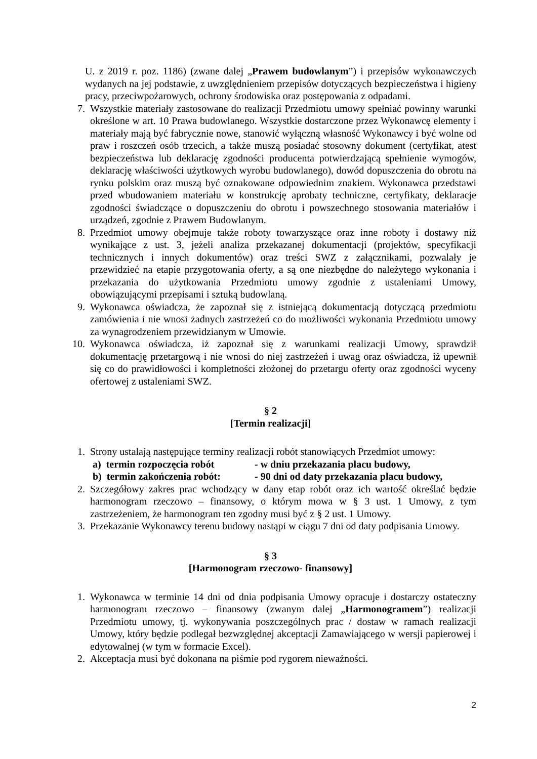U. z 2019 r. poz. 1186) (zwane dalej „Prawem budowlanym”) i przepisów wykonawczych wydanych na jej podstawie, z uwzględnieniem przepisów dotyczących bezpieczeństwa i higieny pracy, przeciwpożarowych, ochrony środowiska oraz postępowania z odpadami.
7. Wszystkie materiały zastosowane do realizacji Przedmiotu umowy spełniać powinny warunki określone w art. 10 Prawa budowlanego. Wszystkie dostarczone przez Wykonawcę elementy i materiały mają być fabrycznie nowe, stanowić wyłączną własność Wykonawcy i być wolne od praw i roszczeń osób trzecich, a także muszą posiadać stosowny dokument (certyfikat, atest bezpieczeństwa lub deklarację zgodności producenta potwierdzającą spełnienie wymogów, deklarację właściwości użytkowych wyrobu budowlanego), dowód dopuszczenia do obrotu na rynku polskim oraz muszą być oznakowane odpowiednim znakiem. Wykonawca przedstawi przed wbudowaniem materiału w konstrukcję aprobaty techniczne, certyfikaty, deklaracje zgodności świadczące o dopuszczeniu do obrotu i powszechnego stosowania materiałów i urządzeń, zgodnie z Prawem Budowlanym.
8. Przedmiot umowy obejmuje także roboty towarzyszące oraz inne roboty i dostawy niż wynikające z ust. 3, jeżeli analiza przekazanej dokumentacji (projektów, specyfikacji technicznych i innych dokumentów) oraz treści SWZ z załącznikami, pozwalały je przewidzieć na etapie przygotowania oferty, a są one niezbędne do należytego wykonania i przekazania do użytkowania Przedmiotu umowy zgodnie z ustaleniami Umowy, obowiązującymi przepisami i sztuką budowlaną.
9. Wykonawca oświadcza, że zapoznał się z istniejącą dokumentacją dotyczącą przedmiotu zamówienia i nie wnosi żadnych zastrzeżeń co do możliwości wykonania Przedmiotu umowy za wynagrodzeniem przewidzianym w Umowie.
10. Wykonawca oświadcza, iż zapoznał się z warunkami realizacji Umowy, sprawdził dokumentację przetargową i nie wnosi do niej zastrzeżeń i uwag oraz oświadcza, iż upewnił się co do prawidłowości i kompletności złożonej do przetargu oferty oraz zgodności wyceny ofertowej z ustaleniami SWZ.
§ 2
[Termin realizacji]
1. Strony ustalają następujące terminy realizacji robót stanowiących Przedmiot umowy:
a) termin rozpoczęcia robót - w dniu przekazania placu budowy,
b) termin zakończenia robót: - 90 dni od daty przekazania placu budowy,
2. Szczegółowy zakres prac wchodzący w dany etap robót oraz ich wartość określać będzie harmonogram rzeczowo – finansowy, o którym mowa w § 3 ust. 1 Umowy, z tym zastrzeżeniem, że harmonogram ten zgodny musi być z § 2 ust. 1 Umowy.
3. Przekazanie Wykonawcy terenu budowy nastąpi w ciągu 7 dni od daty podpisania Umowy.
§ 3
[Harmonogram rzeczowo- finansowy]
1. Wykonawca w terminie 14 dni od dnia podpisania Umowy opracuje i dostarczy ostateczny harmonogram rzeczowo – finansowy (zwanym dalej „Harmonogramem”) realizacji Przedmiotu umowy, tj. wykonywania poszczególnych prac / dostaw w ramach realizacji Umowy, który będzie podlegał bezwzględnej akceptacji Zamawiającego w wersji papierowej i edytowalnej (w tym w formacie Excel).
2. Akceptacja musi być dokonana na piśmie pod rygorem nieważności.
2